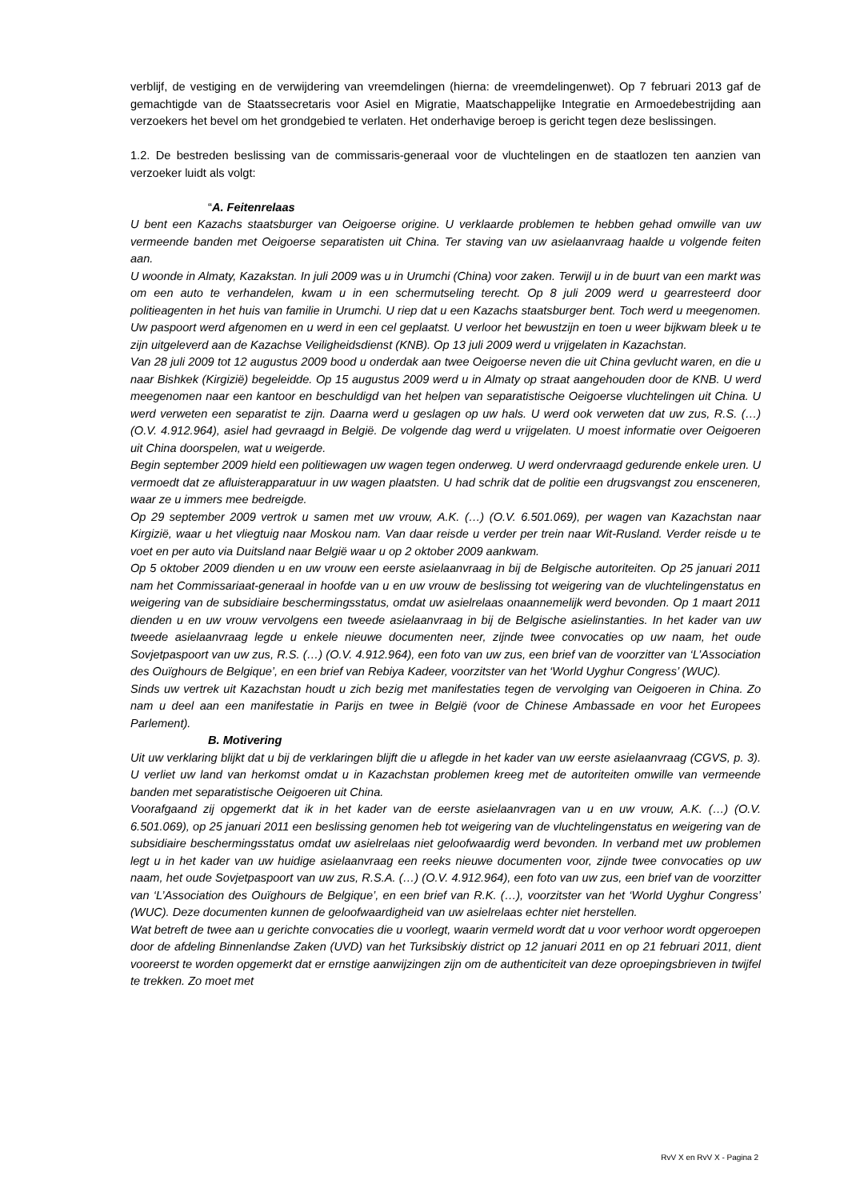verblijf, de vestiging en de verwijdering van vreemdelingen (hierna: de vreemdelingenwet). Op 7 februari 2013 gaf de gemachtigde van de Staatssecretaris voor Asiel en Migratie, Maatschappelijke Integratie en Armoedebestrijding aan verzoekers het bevel om het grondgebied te verlaten. Het onderhavige beroep is gericht tegen deze beslissingen.
1.2. De bestreden beslissing van de commissaris-generaal voor de vluchtelingen en de staatlozen ten aanzien van verzoeker luidt als volgt:
“A. Feitenrelaas
U bent een Kazachs staatsburger van Oeigoerse origine. U verklaarde problemen te hebben gehad omwille van uw vermeende banden met Oeigoerse separatisten uit China. Ter staving van uw asielaanvraag haalde u volgende feiten aan.
U woonde in Almaty, Kazakstan. In juli 2009 was u in Urumchi (China) voor zaken. Terwijl u in de buurt van een markt was om een auto te verhandelen, kwam u in een schermutseling terecht. Op 8 juli 2009 werd u gearresteerd door politieagenten in het huis van familie in Urumchi. U riep dat u een Kazachs staatsburger bent. Toch werd u meegenomen. Uw paspoort werd afgenomen en u werd in een cel geplaatst. U verloor het bewustzijn en toen u weer bijkwam bleek u te zijn uitgeleverd aan de Kazachse Veiligheidsdienst (KNB). Op 13 juli 2009 werd u vrijgelaten in Kazachstan.
Van 28 juli 2009 tot 12 augustus 2009 bood u onderdak aan twee Oeigoerse neven die uit China gevlucht waren, en die u naar Bishkek (Kirgizië) begeleidde. Op 15 augustus 2009 werd u in Almaty op straat aangehouden door de KNB. U werd meegenomen naar een kantoor en beschuldigd van het helpen van separatistische Oeigoerse vluchtelingen uit China. U werd verweten een separatist te zijn. Daarna werd u geslagen op uw hals. U werd ook verweten dat uw zus, R.S. (…) (O.V. 4.912.964), asiel had gevraagd in België. De volgende dag werd u vrijgelaten. U moest informatie over Oeigoeren uit China doorspelen, wat u weigerde.
Begin september 2009 hield een politiewagen uw wagen tegen onderweg. U werd ondervraagd gedurende enkele uren. U vermoedt dat ze afluisterapparatuur in uw wagen plaatsten. U had schrik dat de politie een drugsvangst zou ensceneren, waar ze u immers mee bedreigde.
Op 29 september 2009 vertrok u samen met uw vrouw, A.K. (…) (O.V. 6.501.069), per wagen van Kazachstan naar Kirgizië, waar u het vliegtuig naar Moskou nam. Van daar reisde u verder per trein naar Wit-Rusland. Verder reisde u te voet en per auto via Duitsland naar België waar u op 2 oktober 2009 aankwam.
Op 5 oktober 2009 dienden u en uw vrouw een eerste asielaanvraag in bij de Belgische autoriteiten. Op 25 januari 2011 nam het Commissariaat-generaal in hoofde van u en uw vrouw de beslissing tot weigering van de vluchtelingenstatus en weigering van de subsidiaire beschermingsstatus, omdat uw asielrelaas onaannemelijk werd bevonden. Op 1 maart 2011 dienden u en uw vrouw vervolgens een tweede asielaanvraag in bij de Belgische asielinstanties. In het kader van uw tweede asielaanvraag legde u enkele nieuwe documenten neer, zijnde twee convocaties op uw naam, het oude Sovjetpaspoort van uw zus, R.S. (…) (O.V. 4.912.964), een foto van uw zus, een brief van de voorzitter van ‘L’Association des Ouïghours de Belgique’, en een brief van Rebiya Kadeer, voorzitster van het ‘World Uyghur Congress’ (WUC).
Sinds uw vertrek uit Kazachstan houdt u zich bezig met manifestaties tegen de vervolging van Oeigoeren in China. Zo nam u deel aan een manifestatie in Parijs en twee in België (voor de Chinese Ambassade en voor het Europees Parlement).
B. Motivering
Uit uw verklaring blijkt dat u bij de verklaringen blijft die u aflegde in het kader van uw eerste asielaanvraag (CGVS, p. 3). U verliet uw land van herkomst omdat u in Kazachstan problemen kreeg met de autoriteiten omwille van vermeende banden met separatistische Oeigoeren uit China.
Voorafgaand zij opgemerkt dat ik in het kader van de eerste asielaanvragen van u en uw vrouw, A.K. (…) (O.V. 6.501.069), op 25 januari 2011 een beslissing genomen heb tot weigering van de vluchtelingenstatus en weigering van de subsidiaire beschermingsstatus omdat uw asielrelaas niet geloofwaardig werd bevonden. In verband met uw problemen legt u in het kader van uw huidige asielaanvraag een reeks nieuwe documenten voor, zijnde twee convocaties op uw naam, het oude Sovjetpaspoort van uw zus, R.S.A. (…) (O.V. 4.912.964), een foto van uw zus, een brief van de voorzitter van ‘L’Association des Ouïghours de Belgique’, en een brief van R.K. (…), voorzitster van het ‘World Uyghur Congress’ (WUC). Deze documenten kunnen de geloofwaardigheid van uw asielrelaas echter niet herstellen.
Wat betreft de twee aan u gerichte convocaties die u voorlegt, waarin vermeld wordt dat u voor verhoor wordt opgeroepen door de afdeling Binnenlandse Zaken (UVD) van het Turksibskiy district op 12 januari 2011 en op 21 februari 2011, dient vooreerst te worden opgemerkt dat er ernstige aanwijzingen zijn om de authenticiteit van deze oproepingsbrieven in twijfel te trekken. Zo moet met
RvV X en RvV X - Pagina 2